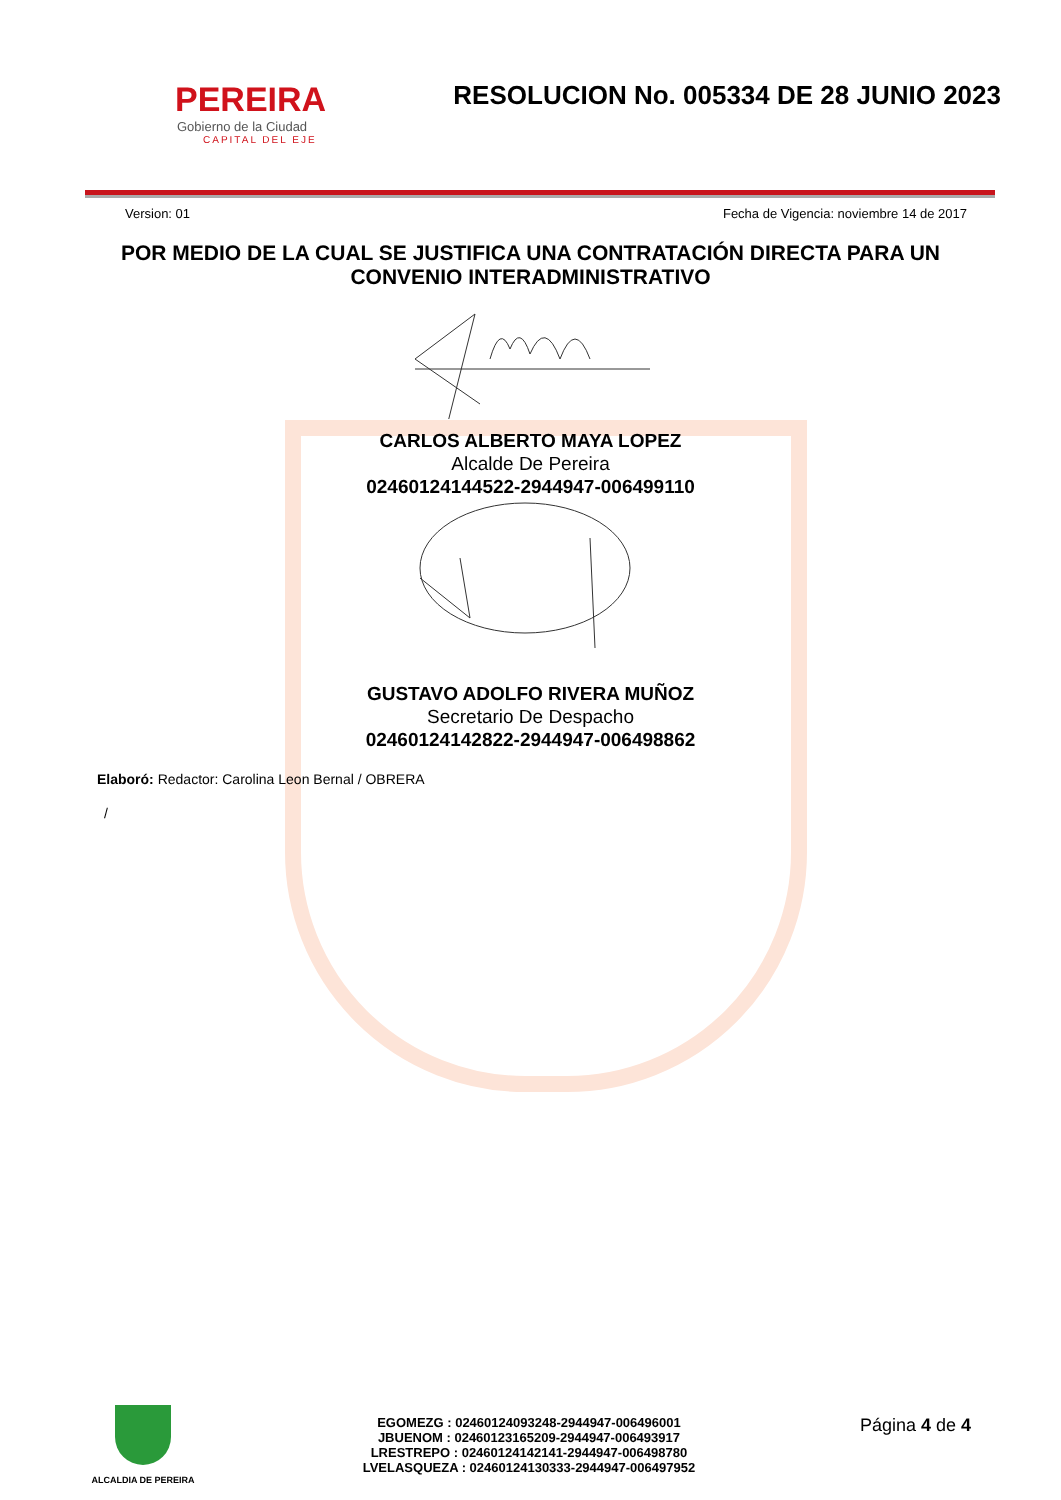PEREIRA
Gobierno de la Ciudad
CAPITAL DEL EJE
RESOLUCION No. 005334 DE 28 JUNIO 2023
Version: 01 Fecha de Vigencia: noviembre 14 de 2017
POR MEDIO DE LA CUAL SE JUSTIFICA UNA CONTRATACIÓN DIRECTA PARA UN CONVENIO INTERADMINISTRATIVO
CARLOS ALBERTO MAYA LOPEZ
Alcalde De Pereira
02460124144522-2944947-006499110
GUSTAVO ADOLFO RIVERA MUÑOZ
Secretario De Despacho
02460124142822-2944947-006498862
Elaboró: Redactor: Carolina Leon Bernal / OBRERA
/
ALCALDIA DE PEREIRA
EGOMEZG : 02460124093248-2944947-006496001
JBUENOM : 02460123165209-2944947-006493917
LRESTREPO : 02460124142141-2944947-006498780
LVELASQUEZA : 02460124130333-2944947-006497952
Página 4 de 4